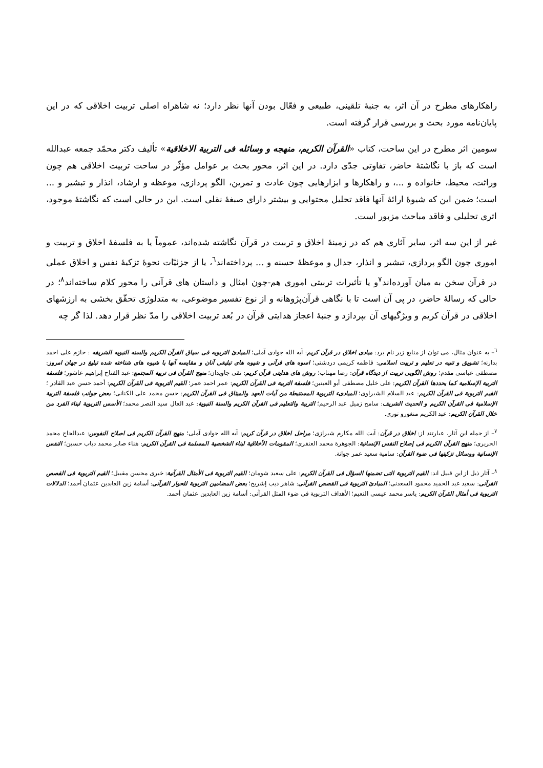راهکارهای مطرح در آن اثر، به جنبهٔ تلقینی، طبیعی و فعّال بودن آنها نظر دارد؛ نه شاهراه اصلی تربیت اخلاقی که در این پایان‌نامه مورد بحث و بررسی قرار گرفته است.
سومین اثر مطرح در این ساحت، کتاب «القرآن الکریم، منهجه و وسائله فی التربیة الاخلاقیة» تألیف دکتر محمّد جمعه عبدالله است که باز با نگاشتهٔ حاضر، تفاوتی جدّی دارد. در این اثر، محور بحث بر عوامل مؤثّر در ساحت تربیت اخلاقی هم چون وراثت، محیط، خانواده و ...، و راهکارها و ابزارهایی چون عادت و تمرین، الگو پردازی، موعظه و ارشاد، انذار و تبشیر و ... است؛ ضمن این که شیوهٔ ارائهٔ آنها فاقد تحلیل محتوایی و بیشتر دارای صبغهٔ نقلی است. این در حالی است که نگاشتهٔ موجود، اثری تحلیلی و فاقد مباحث مزبور است.
غیر از این سه اثر، سایر آثاری هم که در زمینهٔ اخلاق و تربیت در قرآن نگاشته شده‌اند، عموماً یا به فلسفهٔ اخلاق و تربیت و اموری چون الگو پردازی، تبشیر و انذار، جدال و موعظهٔ حسنه و ... پرداخته‌اند<sup>٦</sup>، یا از جزئیّات نحوهٔ تزکیهٔ نفس و اخلاق عملی در قرآن سخن به میان آورده‌اند<sup>٧</sup>و یا تأثیرات تربیتی اموری هم-چون امثال و داستان های قرآنی را محور کلام ساخته‌اند<sup>٨</sup>؛ در حالی که رسالهٔ حاضر، در پی آن است تا با نگاهی قرآن‌پژوهانه و از نوع تفسیر موضوعی، به متدلوژی تحقّق بخشی به ارزشهای اخلاقی در قرآن کریم و ویژگیهای آن بپردازد و جنبهٔ اعجاز هدایتی قرآن در بُعد تربیت اخلاقی را مدّ نظر قرار دهد. لذا گر چه
<sup>٦</sup>– به عنوان مثال، می توان از منابع زیر نام برد: مبادی اخلاق در قرآن کریم: آیه الله جوادی آملی؛ المبادئ التربویه فی سیاق القرآن الکریم والسنه النبویه الشریفه : حازم علی احمد بدارنه؛ تشویق و تنبیه در تعلیم و تربیت اسلامی: فاطمه کریمی دردشتی؛ اسوه های قرآنی و شیوه های تبلیغی آنان و مقایسه آنها با شیوه های شناخته شده تبلیغ در جهان امروز: مصطفی عباسی مقدم؛ روش الگویی تربیت از دیدگاه قرآن: رضا مهتاب؛ روش های هدایتی قرآن کریم: تقی جاویدان؛ منهج القرآن فی تربیة المجتمع: عبد الفتاح إبراهیم عاشور؛ فلسفة التربیة الإسلامیة کما یحددها القرآن الکریم: علی خلیل مصطفی أبو العینین؛ فلسفة التربیة فی القرآن الکریم: عمر احمد عمر؛ القیم التربویة فی القرآن الکریم: أحمد حسن عبد القادر ؛ القیم التربویة فی القرآن الکریم: عبد السلام الشبراوی؛ المبادیء التربویة المستنبطة من آیات العهد والمیثاق فی القرآن الکریم: حسن محمد علی الکنانی؛ بعض جوانب فلسفة التربیة الإسلامیة فی القرآن الکریم و الحدیث الشریف: سامح زمیل عبد الرحیم؛ التربیة والتعلیم فی القرآن الکریم والسنة النبویة: عبد العال سید النصر محمد؛ الأسس التربویة لبناء الفرد من خلال القرآن الکریم: عبد الکریم منغورو توری.
<sup>٧</sup>– از جمله این آثار، عبارتند از: اخلاق در قرآن: آیت الله مکارم شیرازی؛ مراحل اخلاق در قرآن کریم: آیه الله جوادی آملی؛ منهج القرآن الکریم فی اصلاح النفوس: عبدالحاج محمد الحریری؛ منهج القرآن الکریم فی إصلاح النفس الإنسانیة: الجوهرة محمد العنقری؛ المقومات الأخلاقیة لبناء الشخصیة المسلمة فی القرآن الکریم: هناء صابر محمد دیاب حسین؛ النفس الإنسانیة ووسائل تزکیتها فی ضوء القرآن: سامیة سعید عمر جوانة.
<sup>٨</sup>– آثار ذیل از این قبیل اند: القیم التربویة التی تضمنها السؤال فی القرآن الکریم: علی سعید شومان؛ القیم التربویة فی الأمثال القرآنیة: خیری محسن مقیبل؛ القیم التربویة فی القصص القرآنی: سعید عبد الحمید محمود السعدنی؛ المبادئ التربویة فی القصص القرآنی: شاهر ذیب إشریخ؛ بعض المضامین التربویة للحوار القرآنی: أسامة زین العابدین عثمان أحمد؛ الدلالات التربویة فی أمثال القرآن الکریم: یاسر محمد عیسی النعیم؛ الأهداف التربویة فی ضوء المثل القرآنی: أسامة زین العابدین عثمان أحمد.